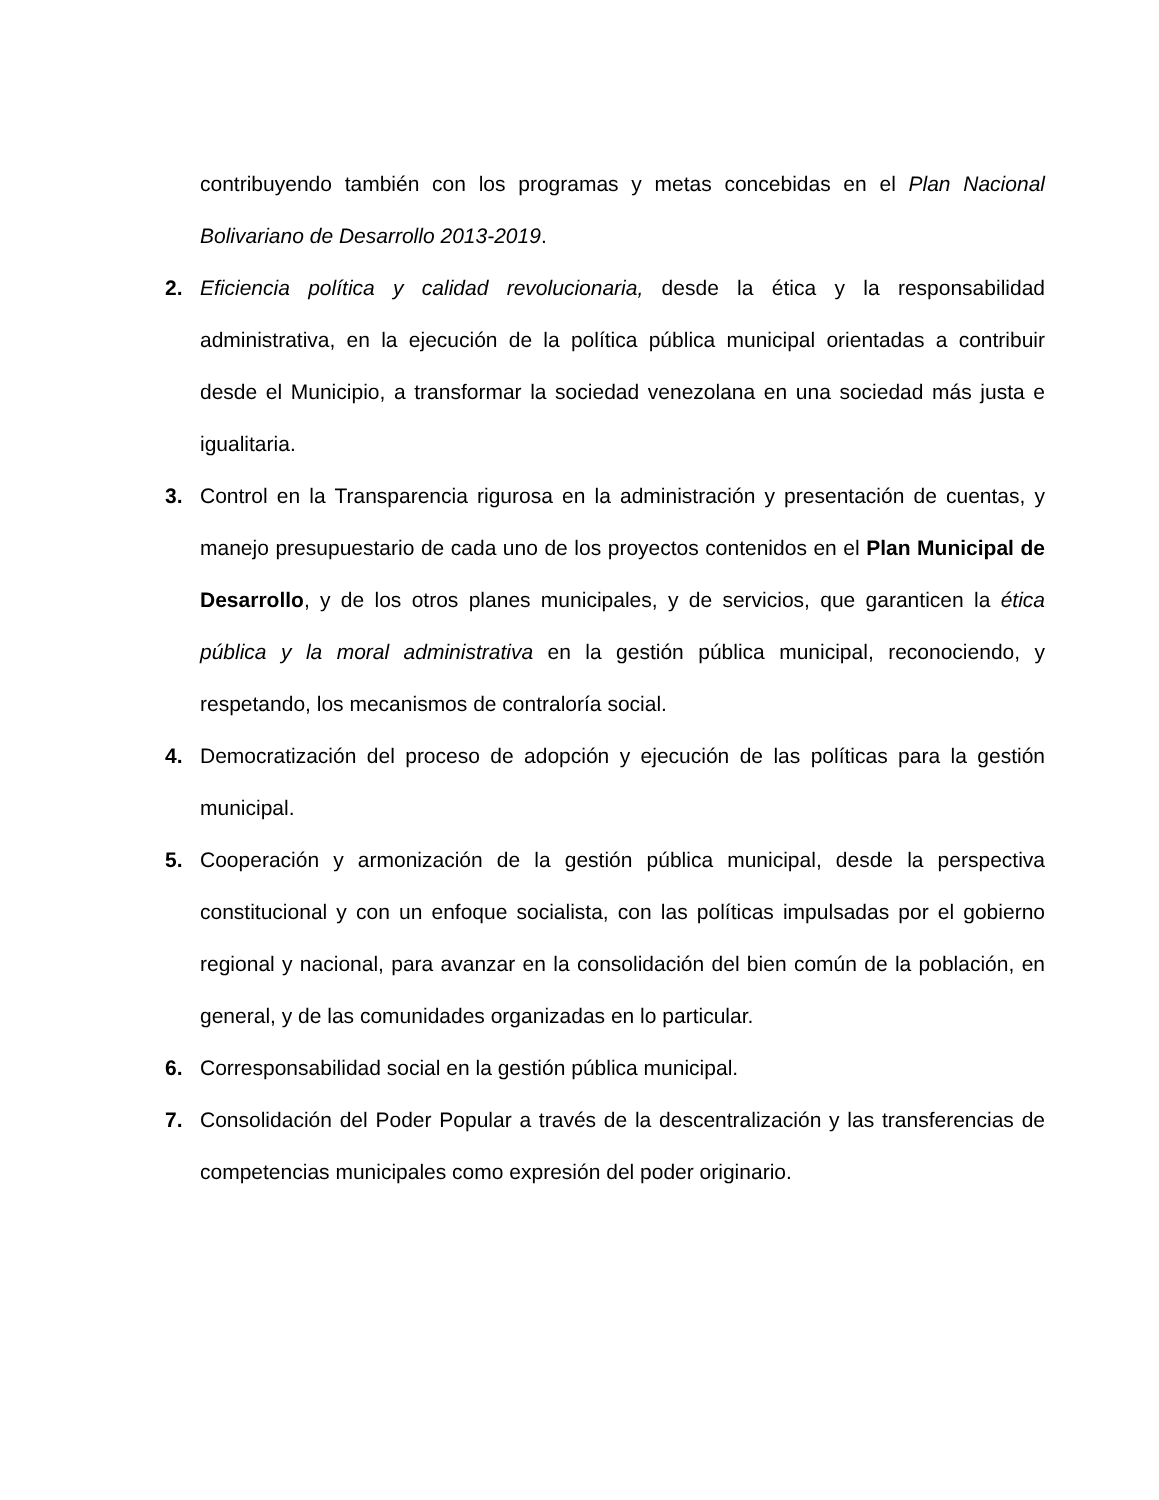contribuyendo también con los programas y metas concebidas en el Plan Nacional Bolivariano de Desarrollo 2013-2019.
2. Eficiencia política y calidad revolucionaria, desde la ética y la responsabilidad administrativa, en la ejecución de la política pública municipal orientadas a contribuir desde el Municipio, a transformar la sociedad venezolana en una sociedad más justa e igualitaria.
3. Control en la Transparencia rigurosa en la administración y presentación de cuentas, y manejo presupuestario de cada uno de los proyectos contenidos en el Plan Municipal de Desarrollo, y de los otros planes municipales, y de servicios, que garanticen la ética pública y la moral administrativa en la gestión pública municipal, reconociendo, y respetando, los mecanismos de contraloría social.
4. Democratización del proceso de adopción y ejecución de las políticas para la gestión municipal.
5. Cooperación y armonización de la gestión pública municipal, desde la perspectiva constitucional y con un enfoque socialista, con las políticas impulsadas por el gobierno regional y nacional, para avanzar en la consolidación del bien común de la población, en general, y de las comunidades organizadas en lo particular.
6. Corresponsabilidad social en la gestión pública municipal.
7. Consolidación del Poder Popular a través de la descentralización y las transferencias de competencias municipales como expresión del poder originario.